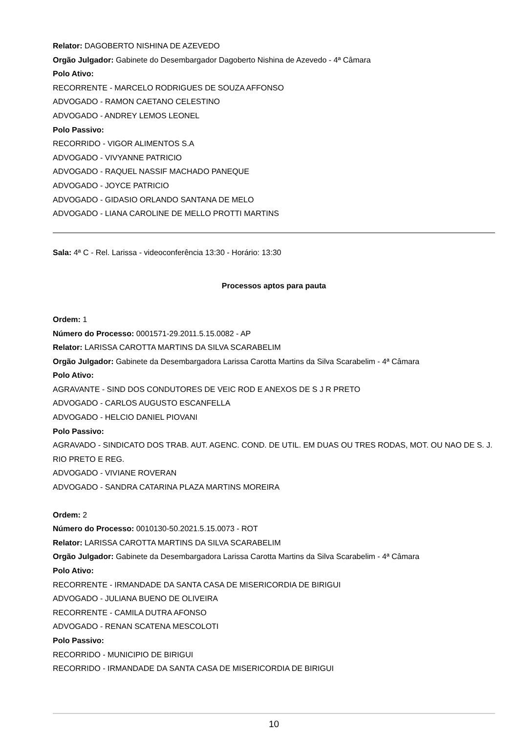Relator: DAGOBERTO NISHINA DE AZEVEDO
Orgão Julgador: Gabinete do Desembargador Dagoberto Nishina de Azevedo - 4ª Câmara
Polo Ativo:
RECORRENTE - MARCELO RODRIGUES DE SOUZA AFFONSO
ADVOGADO - RAMON CAETANO CELESTINO
ADVOGADO - ANDREY LEMOS LEONEL
Polo Passivo:
RECORRIDO - VIGOR ALIMENTOS S.A
ADVOGADO - VIVYANNE PATRICIO
ADVOGADO - RAQUEL NASSIF MACHADO PANEQUE
ADVOGADO - JOYCE PATRICIO
ADVOGADO - GIDASIO ORLANDO SANTANA DE MELO
ADVOGADO - LIANA CAROLINE DE MELLO PROTTI MARTINS
Sala: 4ª C - Rel. Larissa - videoconferência 13:30 - Horário: 13:30
Processos aptos para pauta
Ordem: 1
Número do Processo: 0001571-29.2011.5.15.0082 - AP
Relator: LARISSA CAROTTA MARTINS DA SILVA SCARABELIM
Orgão Julgador: Gabinete da Desembargadora Larissa Carotta Martins da Silva Scarabelim - 4ª Câmara
Polo Ativo:
AGRAVANTE - SIND DOS CONDUTORES DE VEIC ROD E ANEXOS DE S J R PRETO
ADVOGADO - CARLOS AUGUSTO ESCANFELLA
ADVOGADO - HELCIO DANIEL PIOVANI
Polo Passivo:
AGRAVADO - SINDICATO DOS TRAB. AUT. AGENC. COND. DE UTIL. EM DUAS OU TRES RODAS, MOT. OU NAO DE S. J. RIO PRETO E REG.
ADVOGADO - VIVIANE ROVERAN
ADVOGADO - SANDRA CATARINA PLAZA MARTINS MOREIRA
Ordem: 2
Número do Processo: 0010130-50.2021.5.15.0073 - ROT
Relator: LARISSA CAROTTA MARTINS DA SILVA SCARABELIM
Orgão Julgador: Gabinete da Desembargadora Larissa Carotta Martins da Silva Scarabelim - 4ª Câmara
Polo Ativo:
RECORRENTE - IRMANDADE DA SANTA CASA DE MISERICORDIA DE BIRIGUI
ADVOGADO - JULIANA BUENO DE OLIVEIRA
RECORRENTE - CAMILA DUTRA AFONSO
ADVOGADO - RENAN SCATENA MESCOLOTI
Polo Passivo:
RECORRIDO - MUNICIPIO DE BIRIGUI
RECORRIDO - IRMANDADE DA SANTA CASA DE MISERICORDIA DE BIRIGUI
10